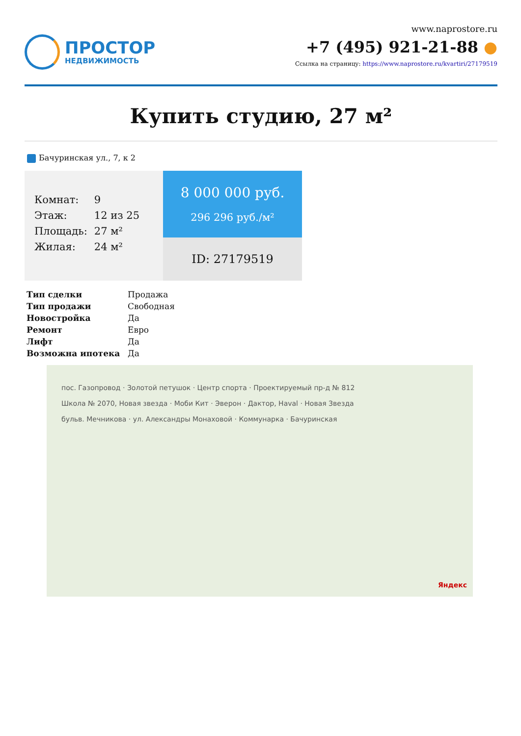ПРОСТОР
НЕДВИЖИМОСТЬ
www.naprostore.ru
+7 (495) 921-21-88 ●
Ссылка на страницу: https://www.naprostore.ru/kvartiri/27179519
Купить студию, 27 м²
Бачуринская ул., 7, к 2
| Комнат: | 9 |
| Этаж: | 12 из 25 |
| Площадь: | 27 м² |
| Жилая: | 24 м² |
8 000 000 руб.
296 296 руб./м²
ID: 27179519
| Тип сделки | Продажа |
| Тип продажи | Свободная |
| Новостройка | Да |
| Ремонт | Евро |
| Лифт | Да |
| Возможна ипотека | Да |
пос. Газопровод · Золотой петушок · Центр спорта · Проектируемый пр-д № 812
Школа № 2070, Новая звезда · Моби Кит · Эверон · Дактор, Haval · Новая Звезда
бульв. Мечникова · ул. Александры Монаховой · Коммунарка · Бачуринская
Яндекс